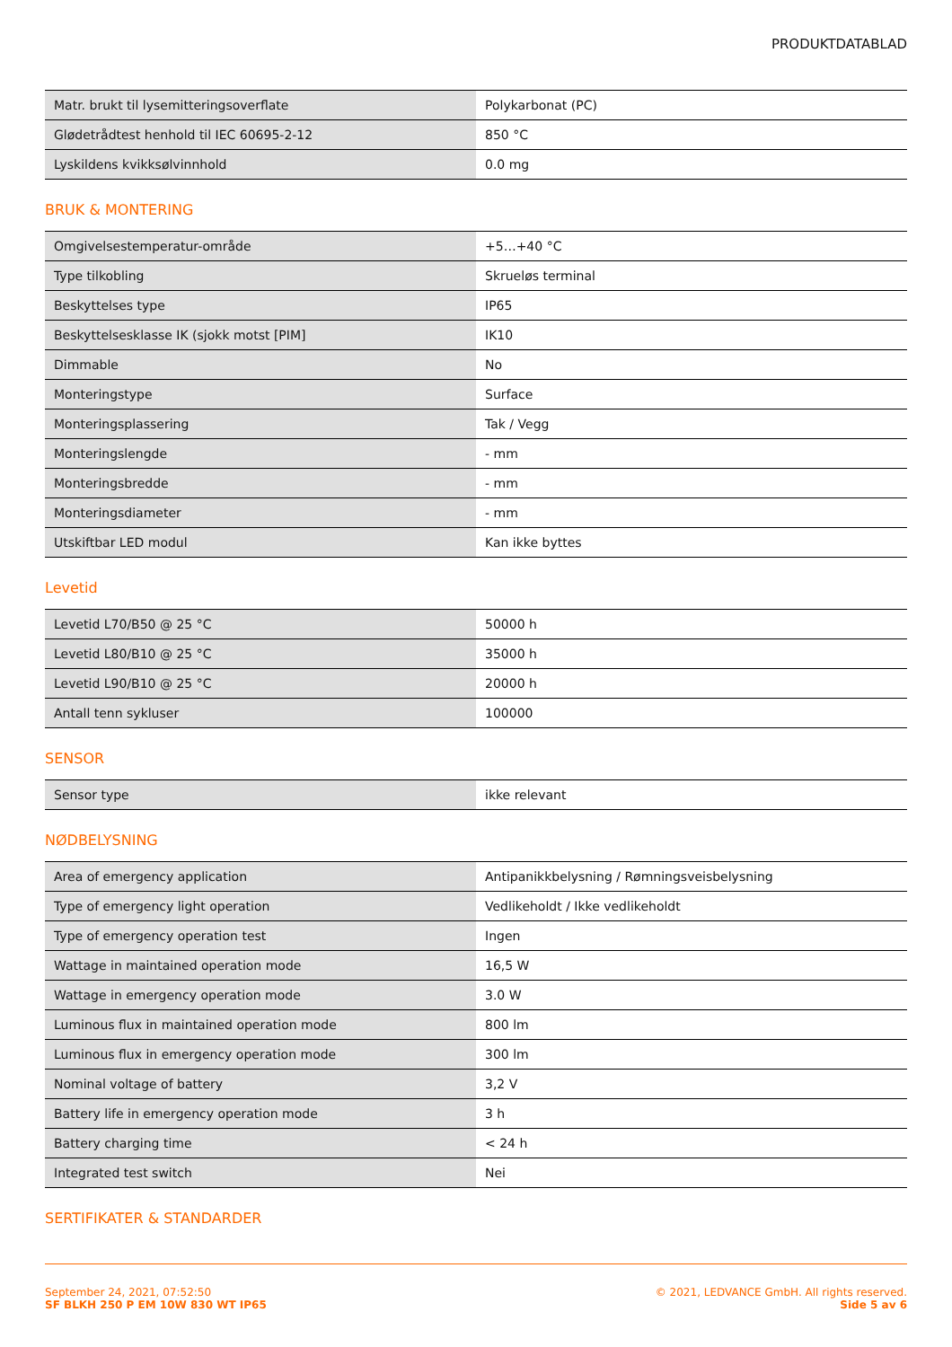PRODUKTDATABLAD
| Matr. brukt til lysemitteringsoverflate | Polykarbonat (PC) |
| Glødetrådtest henhold til IEC 60695-2-12 | 850 °C |
| Lyskildens kvikksølvinnhold | 0.0 mg |
BRUK & MONTERING
| Omgivelsestemperatur-område | +5…+40 °C |
| Type tilkobling | Skrueløs terminal |
| Beskyttelses type | IP65 |
| Beskyttelsesklasse IK (sjokk motst [PIM] | IK10 |
| Dimmable | No |
| Monteringstype | Surface |
| Monteringsplassering | Tak / Vegg |
| Monteringslengde | - mm |
| Monteringsbredde | - mm |
| Monteringsdiameter | - mm |
| Utskiftbar LED modul | Kan ikke byttes |
Levetid
| Levetid L70/B50 @ 25 °C | 50000 h |
| Levetid L80/B10 @ 25 °C | 35000 h |
| Levetid L90/B10 @ 25 °C | 20000 h |
| Antall tenn sykluser | 100000 |
SENSOR
| Sensor type | ikke relevant |
NØDBELYSNING
| Area of emergency application | Antipanikkbelysning / Rømningsveisbelysning |
| Type of emergency light operation | Vedlikeholdt / Ikke vedlikeholdt |
| Type of emergency operation test | Ingen |
| Wattage in maintained operation mode | 16,5 W |
| Wattage in emergency operation mode | 3.0 W |
| Luminous flux in maintained operation mode | 800 lm |
| Luminous flux in emergency operation mode | 300 lm |
| Nominal voltage of battery | 3,2 V |
| Battery life in emergency operation mode | 3 h |
| Battery charging time | < 24 h |
| Integrated test switch | Nei |
SERTIFIKATER & STANDARDER
September 24, 2021, 07:52:50
SF BLKH 250 P EM 10W 830 WT IP65
© 2021, LEDVANCE GmbH. All rights reserved.
Side 5 av 6